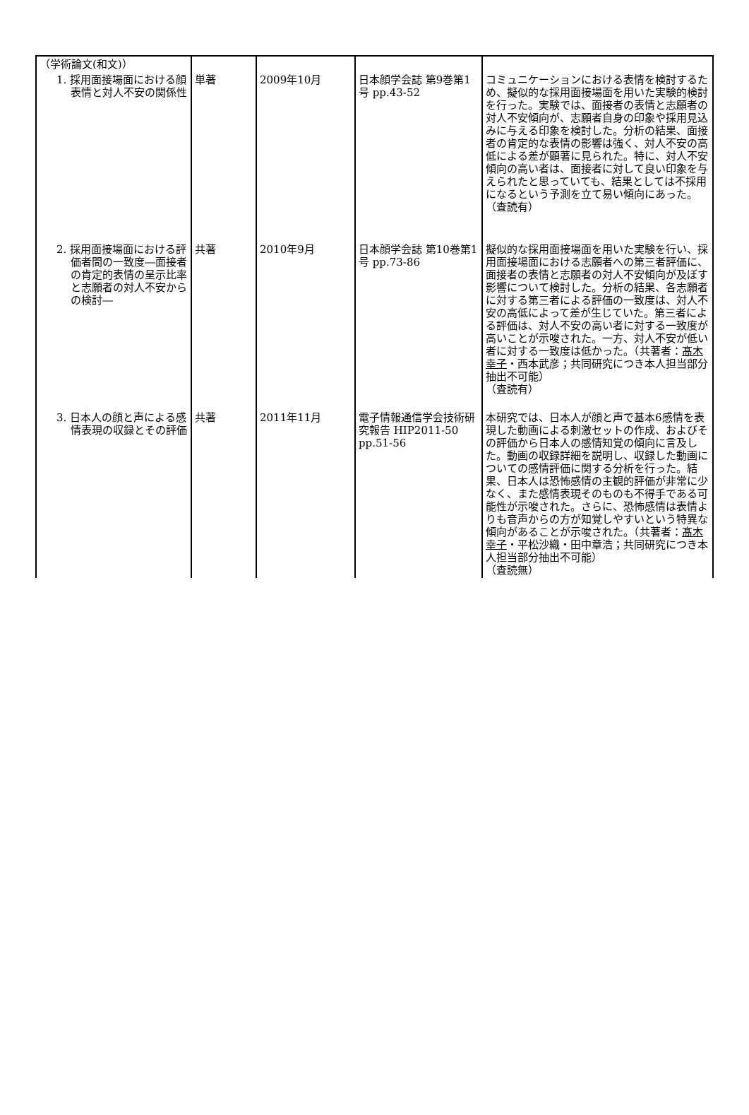| （学術論文(和文)） | | | | |
| 1. 採用面接場面における顔表情と対人不安の関係性 | 単著 | 2009年10月 | 日本顔学会誌 第9巻第1号 pp.43-52 | コミュニケーションにおける表情を検討するため、擬似的な採用面接場面を用いた実験的検討を行った。実験では、面接者の表情と志願者の対人不安傾向が、志願者自身の印象や採用見込みに与える印象を検討した。分析の結果、面接者の肯定的な表情の影響は強く、対人不安の高低による差が顕著に見られた。特に、対人不安傾向の高い者は、面接者に対して良い印象を与えられたと思っていても、結果としては不採用になるという予測を立て易い傾向にあった。 （査読有） |
| 2. 採用面接場面における評価者間の一致度―面接者の肯定的表情の呈示比率と志願者の対人不安からの検討― | 共著 | 2010年9月 | 日本顔学会誌 第10巻第1号 pp.73-86 | 擬似的な採用面接場面を用いた実験を行い、採用面接場面における志願者への第三者評価に、面接者の表情と志願者の対人不安傾向が及ぼす影響について検討した。分析の結果、各志願者に対する第三者による評価の一致度は、対人不安の高低によって差が生じていた。第三者による評価は、対人不安の高い者に対する一致度が高いことが示唆された。一方、対人不安が低い者に対する一致度は低かった。（共著者： 髙木幸子 ・西本武彦；共同研究につき本人担当部分抽出不可能） （査読有） |
| 3. 日本人の顔と声による感情表現の収録とその評価 | 共著 | 2011年11月 | 電子情報通信学会技術研究報告 HIP2011-50 pp.51-56 | 本研究では、日本人が顔と声で基本6感情を表現した動画による刺激セットの作成、およびその評価から日本人の感情知覚の傾向に言及した。動画の収録詳細を説明し、収録した動画についての感情評価に関する分析を行った。結果、日本人は恐怖感情の主観的評価が非常に少なく、また感情表現そのものも不得手である可能性が示唆された。さらに、恐怖感情は表情よりも音声からの方が知覚しやすいという特異な傾向があることが示唆された。（共著者： 髙木幸子 ・平松沙織・田中章浩；共同研究につき本人担当部分抽出不可能） （査読無） |